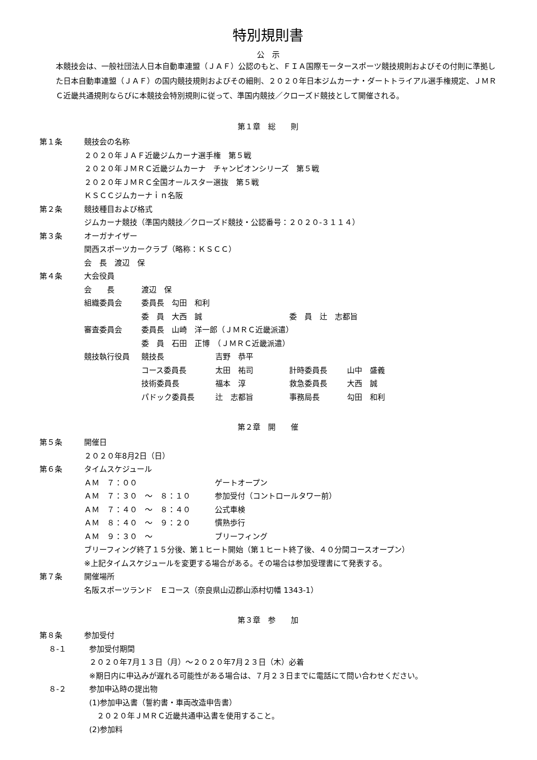特別規則書
公　示
本競技会は、一般社団法人日本自動車連盟（ＪＡＦ）公認のもと、ＦＩＡ国際モータースポーツ競技規則およびその付則に準拠した日本自動車連盟（ＪＡＦ）の国内競技規則およびその細則、２０２０年日本ジムカーナ・ダートトライアル選手権規定、ＪＭＲＣ近畿共通規則ならびに本競技会特別規則に従って、準国内競技／クローズド競技として開催される。
第１章　総　　則
第１条 競技会の名称
２０２０年ＪＡＦ近畿ジムカーナ選手権　第５戦
２０２０年ＪＭＲＣ近畿ジムカーナ　チャンピオンシリーズ　第５戦
２０２０年ＪＭＲＣ全国オールスター選抜　第５戦
ＫＳＣＣジムカーナｉｎ名阪
第２条 競技種目および格式
ジムカーナ競技（準国内競技／クローズド競技・公認番号：２０２０‐３１１４）
第３条 オーガナイザー
関西スポーツカークラブ（略称：ＫＳＣＣ）
会　長　渡辺　保
第４条 大会役員
| 会 長 | 渡辺 保 | | | |
| 組織委員会 | 委員長 勾田 和利 | | | |
| | 委 員 大西 誠 | | 委 員 辻 志都旨 | |
| 審査委員会 | 委員長 山崎 洋一郎（ＪＭＲＣ近畿派遣） | | | |
| | 委 員 石田 正博 （ＪＭＲＣ近畿派遣） | | | |
| 競技執行役員 | 競技長 | 吉野 恭平 | | |
| | コース委員長 | 太田 祐司 | 計時委員長 | 山中 盛義 |
| | 技術委員長 | 福本 淳 | 救急委員長 | 大西 誠 |
| | パドック委員長 | 辻 志都旨 | 事務局長 | 勾田 和利 |
第２章　開　　催
第５条 開催日
２０２０年8月2日（日）
第６条 タイムスケジュール
| ＡＭ ７：００ | ゲートオープン |
| ＡＭ ７：３０ ～ ８：１０ | 参加受付（コントロールタワー前） |
| ＡＭ ７：４０ ～ ８：４０ | 公式車検 |
| ＡＭ ８：４０ ～ ９：２０ | 慣熟歩行 |
| ＡＭ ９：３０ ～ | ブリーフィング |
ブリーフィング終了１５分後、第１ヒート開始（第１ヒート終了後、４０分間コースオープン）
※上記タイムスケジュールを変更する場合がある。その場合は参加受理書にて発表する。
第７条 開催場所
名阪スポーツランド　Ｅコース（奈良県山辺郡山添村切幡 1343-1）
第３章　参　　加
第８条 参加受付
８‐１ 参加受付期間
２０２０年7月１３日（月）～２０２０年7月２３日（木）必着
※期日内に申込みが遅れる可能性がある場合は、７月２３日までに電話にて問い合わせください。
８‐２ 参加申込時の提出物
(1)参加申込書（誓約書・車両改造申告書）
　２０２０年ＪＭＲＣ近畿共通申込書を使用すること。
(2)参加料